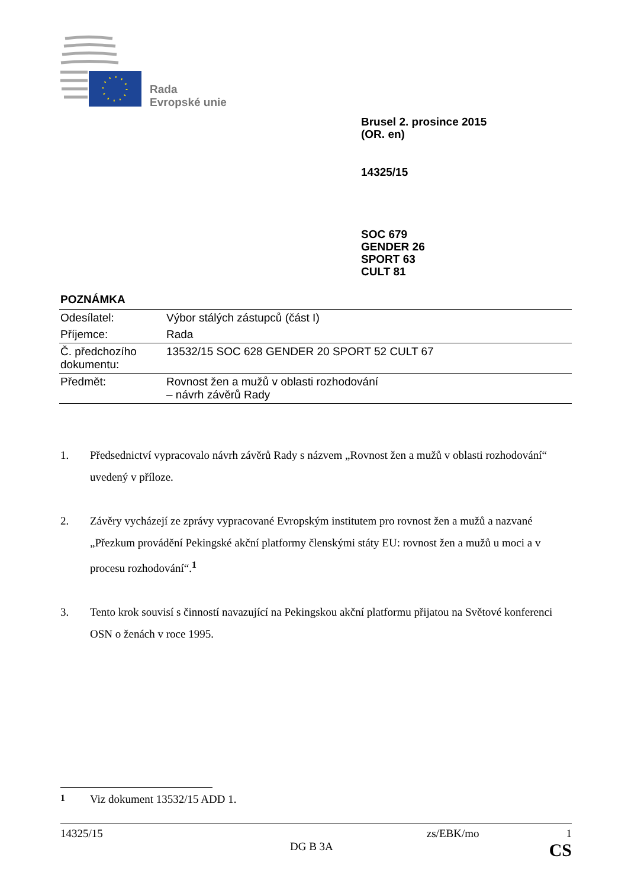Rada
Evropské unie
Brusel 2. prosince 2015
(OR. en)
14325/15
SOC 679
GENDER 26
SPORT 63
CULT 81
POZNÁMKA
| Odesílatel: | Výbor stálých zástupců (část I) |
| Příjemce: | Rada |
| Č. předchozího dokumentu: | 13532/15 SOC 628 GENDER 20 SPORT 52 CULT 67 |
| Předmět: | Rovnost žen a mužů v oblasti rozhodování – návrh závěrů Rady |
1. Předsednictví vypracovalo návrh závěrů Rady s názvem „Rovnost žen a mužů v oblasti rozhodování“ uvedený v příloze.
2. Závěry vycházejí ze zprávy vypracované Evropským institutem pro rovnost žen a mužů a nazvané „Přezkum provádění Pekingské akční platformy členskými státy EU: rovnost žen a mužů u moci a v procesu rozhodování“.<sup>1</sup>
3. Tento krok souvisí s činností navazující na Pekingskou akční platformu přijatou na Světové konferenci OSN o ženách v roce 1995.
<sup>1</sup> Viz dokument 13532/15 ADD 1.
14325/15 zs/EBK/mo 1
DG B 3A CS